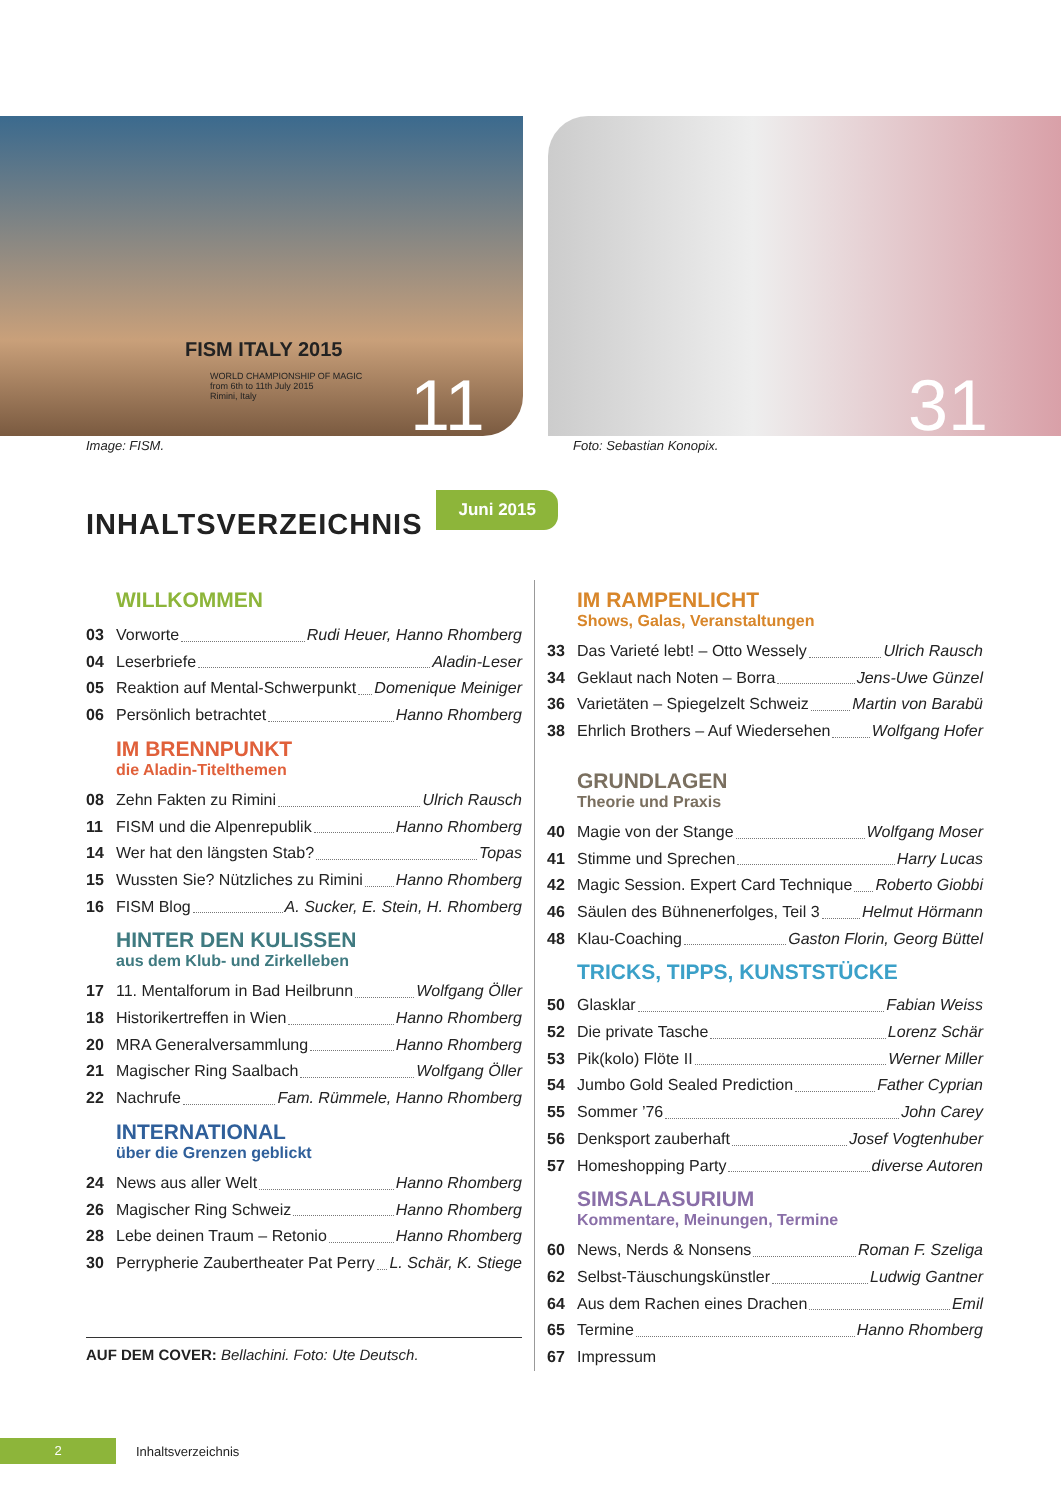FISM ITALY 2015
WORLD CHAMPIONSHIP OF MAGIC
from 6th to 11th July 2015
Rimini, Italy
11
31
Image: FISM. Foto: Sebastian Konopix.
INHALTSVERZEICHNIS
Juni 2015
WILLKOMMEN
03 Vorworte Rudi Heuer, Hanno Rhomberg
04 Leserbriefe Aladin-Leser
05 Reaktion auf Mental-Schwerpunkt Domenique Meiniger
06 Persönlich betrachtet Hanno Rhomberg
IM BRENNPUNKT
die Aladin-Titelthemen
08 Zehn Fakten zu Rimini Ulrich Rausch
11 FISM und die Alpenrepublik Hanno Rhomberg
14 Wer hat den längsten Stab? Topas
15 Wussten Sie? Nützliches zu Rimini Hanno Rhomberg
16 FISM Blog A. Sucker, E. Stein, H. Rhomberg
HINTER DEN KULISSEN
aus dem Klub- und Zirkelleben
17 11. Mentalforum in Bad Heilbrunn Wolfgang Öller
18 Historikertreffen in Wien Hanno Rhomberg
20 MRA Generalversammlung Hanno Rhomberg
21 Magischer Ring Saalbach Wolfgang Öller
22 Nachrufe Fam. Rümmele, Hanno Rhomberg
INTERNATIONAL
über die Grenzen geblickt
24 News aus aller Welt Hanno Rhomberg
26 Magischer Ring Schweiz Hanno Rhomberg
28 Lebe deinen Traum – Retonio Hanno Rhomberg
30 Perrypherie Zaubertheater Pat Perry L. Schär, K. Stiege
AUF DEM COVER: Bellachini. Foto: Ute Deutsch.
IM RAMPENLICHT
Shows, Galas, Veranstaltungen
33 Das Varieté lebt! – Otto Wessely Ulrich Rausch
34 Geklaut nach Noten – Borra Jens-Uwe Günzel
36 Varietäten – Spiegelzelt Schweiz Martin von Barabü
38 Ehrlich Brothers – Auf Wiedersehen Wolfgang Hofer
GRUNDLAGEN
Theorie und Praxis
40 Magie von der Stange Wolfgang Moser
41 Stimme und Sprechen Harry Lucas
42 Magic Session. Expert Card Technique Roberto Giobbi
46 Säulen des Bühnenerfolges, Teil 3 Helmut Hörmann
48 Klau-Coaching Gaston Florin, Georg Büttel
TRICKS, TIPPS, KUNSTSTÜCKE
50 Glasklar Fabian Weiss
52 Die private Tasche Lorenz Schär
53 Pik(kolo) Flöte II Werner Miller
54 Jumbo Gold Sealed Prediction Father Cyprian
55 Sommer ’76 John Carey
56 Denksport zauberhaft Josef Vogtenhuber
57 Homeshopping Party diverse Autoren
SIMSALASURIUM
Kommentare, Meinungen, Termine
60 News, Nerds & Nonsens Roman F. Szeliga
62 Selbst-Täuschungskünstler Ludwig Gantner
64 Aus dem Rachen eines Drachen Emil
65 Termine Hanno Rhomberg
67 Impressum
2 Inhaltsverzeichnis